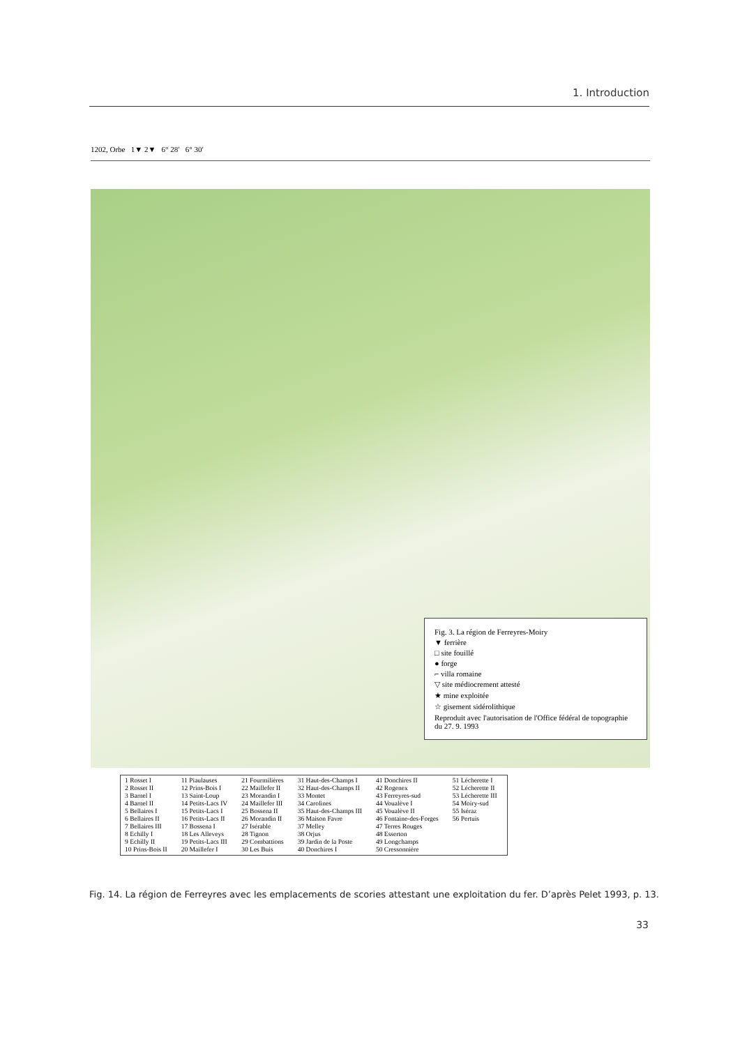1. Introduction
1202, Orbe 1▼ 2▼ 6° 28′ 6° 30′
Fig. 3. La région de Ferreyres-Moiry
▼ ferrière
□ site fouillé
● forge
⌐ villa romaine
▽ site médiocrement attesté
★ mine exploitée
☆ gisement sidérolithique
Reproduit avec l'autorisation de l'Office fédéral de topographie du 27. 9. 1993
| 1 Rosset I 2 Rosset II 3 Barnel I 4 Barnel II 5 Bellaires I 6 Bellaires II 7 Bellaires III 8 Echilly I 9 Echilly II 10 Prins-Bois II | 11 Piaulauses 12 Prins-Bois I 13 Saint-Loup 14 Petits-Lacs IV 15 Petits-Lacs I 16 Petits-Lacs II 17 Bossena I 18 Les Alleveys 19 Petits-Lacs III 20 Maillefer I | 21 Fourmilières 22 Maillefer II 23 Morandin I 24 Maillefer III 25 Bossena II 26 Morandin II 27 Isérable 28 Tignon 29 Combattions 30 Les Buis | 31 Haut-des-Champs I 32 Haut-des-Champs II 33 Montet 34 Carolines 35 Haut-des-Champs III 36 Maison Favre 37 Melley 38 Orjus 39 Jardin de la Poste 40 Donchires I | 41 Donchires II 42 Rogenex 43 Ferreyres-sud 44 Voualève I 45 Voualève II 46 Fontaine-des-Forges 47 Terres Rouges 48 Esserton 49 Longchamps 50 Cressonnière | 51 Lécherette I 52 Lécherette II 53 Lécherette III 54 Moiry-sud 55 Iséraz 56 Pertuis |
Fig. 14. La région de Ferreyres avec les emplacements de scories attestant une exploitation du fer. D’après Pelet 1993, p. 13.
33